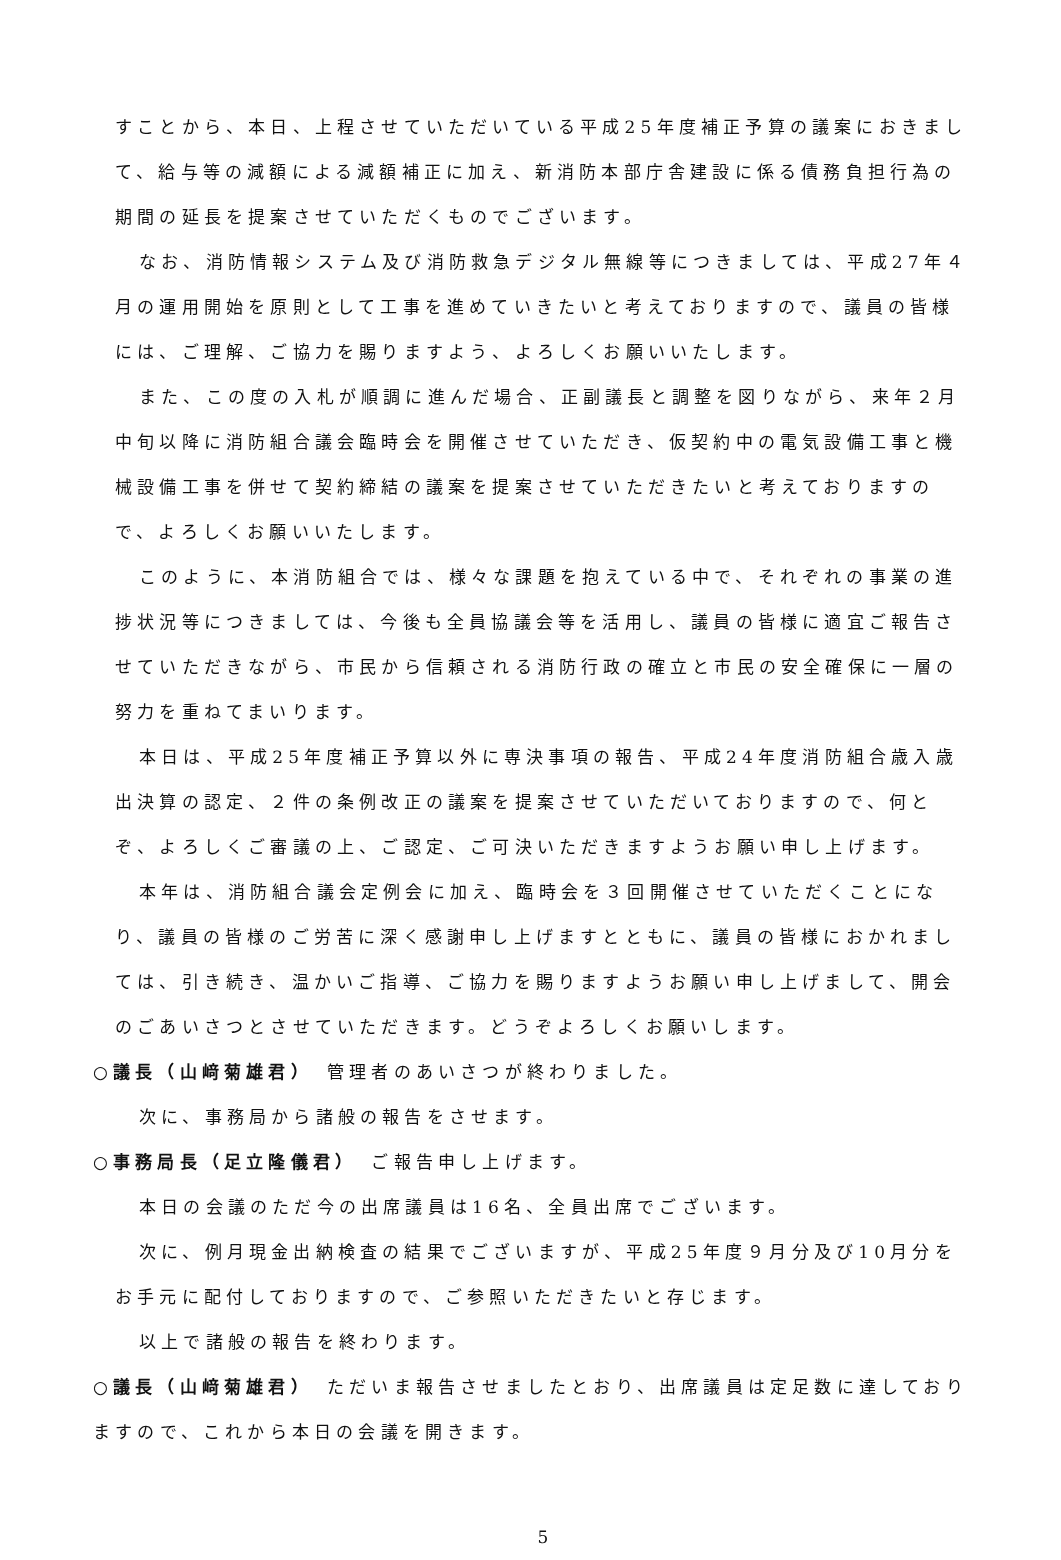すことから、本日、上程させていただいている平成25年度補正予算の議案におきまして、給与等の減額による減額補正に加え、新消防本部庁舎建設に係る債務負担行為の期間の延長を提案させていただくものでございます。
なお、消防情報システム及び消防救急デジタル無線等につきましては、平成27年４月の運用開始を原則として工事を進めていきたいと考えておりますので、議員の皆様には、ご理解、ご協力を賜りますよう、よろしくお願いいたします。
また、この度の入札が順調に進んだ場合、正副議長と調整を図りながら、来年２月中旬以降に消防組合議会臨時会を開催させていただき、仮契約中の電気設備工事と機械設備工事を併せて契約締結の議案を提案させていただきたいと考えておりますので、よろしくお願いいたします。
このように、本消防組合では、様々な課題を抱えている中で、それぞれの事業の進捗状況等につきましては、今後も全員協議会等を活用し、議員の皆様に適宜ご報告させていただきながら、市民から信頼される消防行政の確立と市民の安全確保に一層の努力を重ねてまいります。
本日は、平成25年度補正予算以外に専決事項の報告、平成24年度消防組合歳入歳出決算の認定、２件の条例改正の議案を提案させていただいておりますので、何とぞ、よろしくご審議の上、ご認定、ご可決いただきますようお願い申し上げます。
本年は、消防組合議会定例会に加え、臨時会を３回開催させていただくことになり、議員の皆様のご労苦に深く感謝申し上げますとともに、議員の皆様におかれましては、引き続き、温かいご指導、ご協力を賜りますようお願い申し上げまして、開会のごあいさつとさせていただきます。どうぞよろしくお願いします。
○議長（山﨑菊雄君）　管理者のあいさつが終わりました。
次に、事務局から諸般の報告をさせます。
○事務局長（足立隆儀君）　ご報告申し上げます。
本日の会議のただ今の出席議員は16名、全員出席でございます。
次に、例月現金出納検査の結果でございますが、平成25年度９月分及び10月分をお手元に配付しておりますので、ご参照いただきたいと存じます。
以上で諸般の報告を終わります。
○議長（山﨑菊雄君）　ただいま報告させましたとおり、出席議員は定足数に達しておりますので、これから本日の会議を開きます。
5